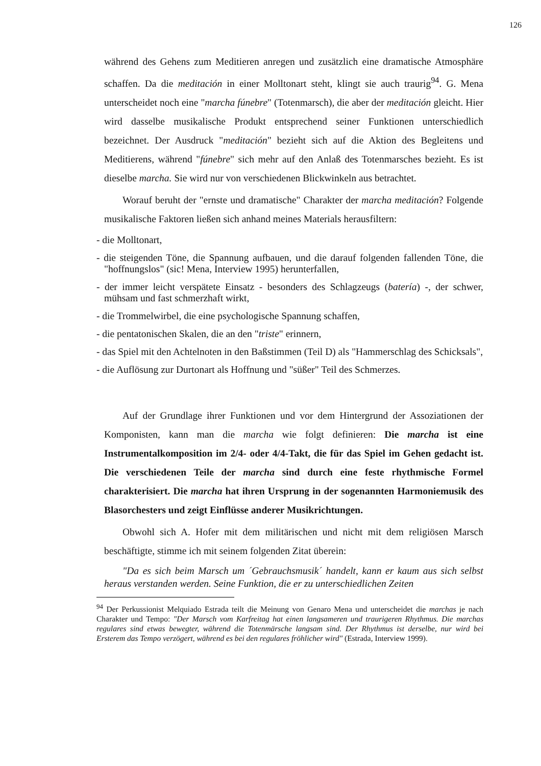126
während des Gehens zum Meditieren anregen und zusätzlich eine dramatische Atmosphäre schaffen. Da die meditación in einer Molltonart steht, klingt sie auch traurig<sup>94</sup>. G. Mena unterscheidet noch eine "marcha fúnebre" (Totenmarsch), die aber der meditación gleicht. Hier wird dasselbe musikalische Produkt entsprechend seiner Funktionen unterschiedlich bezeichnet. Der Ausdruck "meditación" bezieht sich auf die Aktion des Begleitens und Meditierens, während "fúnebre" sich mehr auf den Anlaß des Totenmarsches bezieht. Es ist dieselbe marcha. Sie wird nur von verschiedenen Blickwinkeln aus betrachtet.
Worauf beruht der "ernste und dramatische" Charakter der marcha meditación? Folgende musikalische Faktoren ließen sich anhand meines Materials herausfiltern:
- die Molltonart,
- die steigenden Töne, die Spannung aufbauen, und die darauf folgenden fallenden Töne, die "hoffnungslos" (sic! Mena, Interview 1995) herunterfallen,
- der immer leicht verspätete Einsatz - besonders des Schlagzeugs (batería) -, der schwer, mühsam und fast schmerzhaft wirkt,
- die Trommelwirbel, die eine psychologische Spannung schaffen,
- die pentatonischen Skalen, die an den "triste" erinnern,
- das Spiel mit den Achtelnoten in den Baßstimmen (Teil D) als "Hammerschlag des Schicksals",
- die Auflösung zur Durtonart als Hoffnung und "süßer" Teil des Schmerzes.
Auf der Grundlage ihrer Funktionen und vor dem Hintergrund der Assoziationen der Komponisten, kann man die marcha wie folgt definieren: Die marcha ist eine Instrumentalkomposition im 2/4- oder 4/4-Takt, die für das Spiel im Gehen gedacht ist. Die verschiedenen Teile der marcha sind durch eine feste rhythmische Formel charakterisiert. Die marcha hat ihren Ursprung in der sogenannten Harmoniemusik des Blasorchesters und zeigt Einflüsse anderer Musikrichtungen.
Obwohl sich A. Hofer mit dem militärischen und nicht mit dem religiösen Marsch beschäftigte, stimme ich mit seinem folgenden Zitat überein:
"Da es sich beim Marsch um ´Gebrauchsmusik´ handelt, kann er kaum aus sich selbst heraus verstanden werden. Seine Funktion, die er zu unterschiedlichen Zeiten
<sup>94</sup> Der Perkussionist Melquiado Estrada teilt die Meinung von Genaro Mena und unterscheidet die marchas je nach Charakter und Tempo: "Der Marsch vom Karfreitag hat einen langsameren und traurigeren Rhythmus. Die marchas regulares sind etwas bewegter, während die Totenmärsche langsam sind. Der Rhythmus ist derselbe, nur wird bei Ersterem das Tempo verzögert, während es bei den regulares fröhlicher wird" (Estrada, Interview 1999).